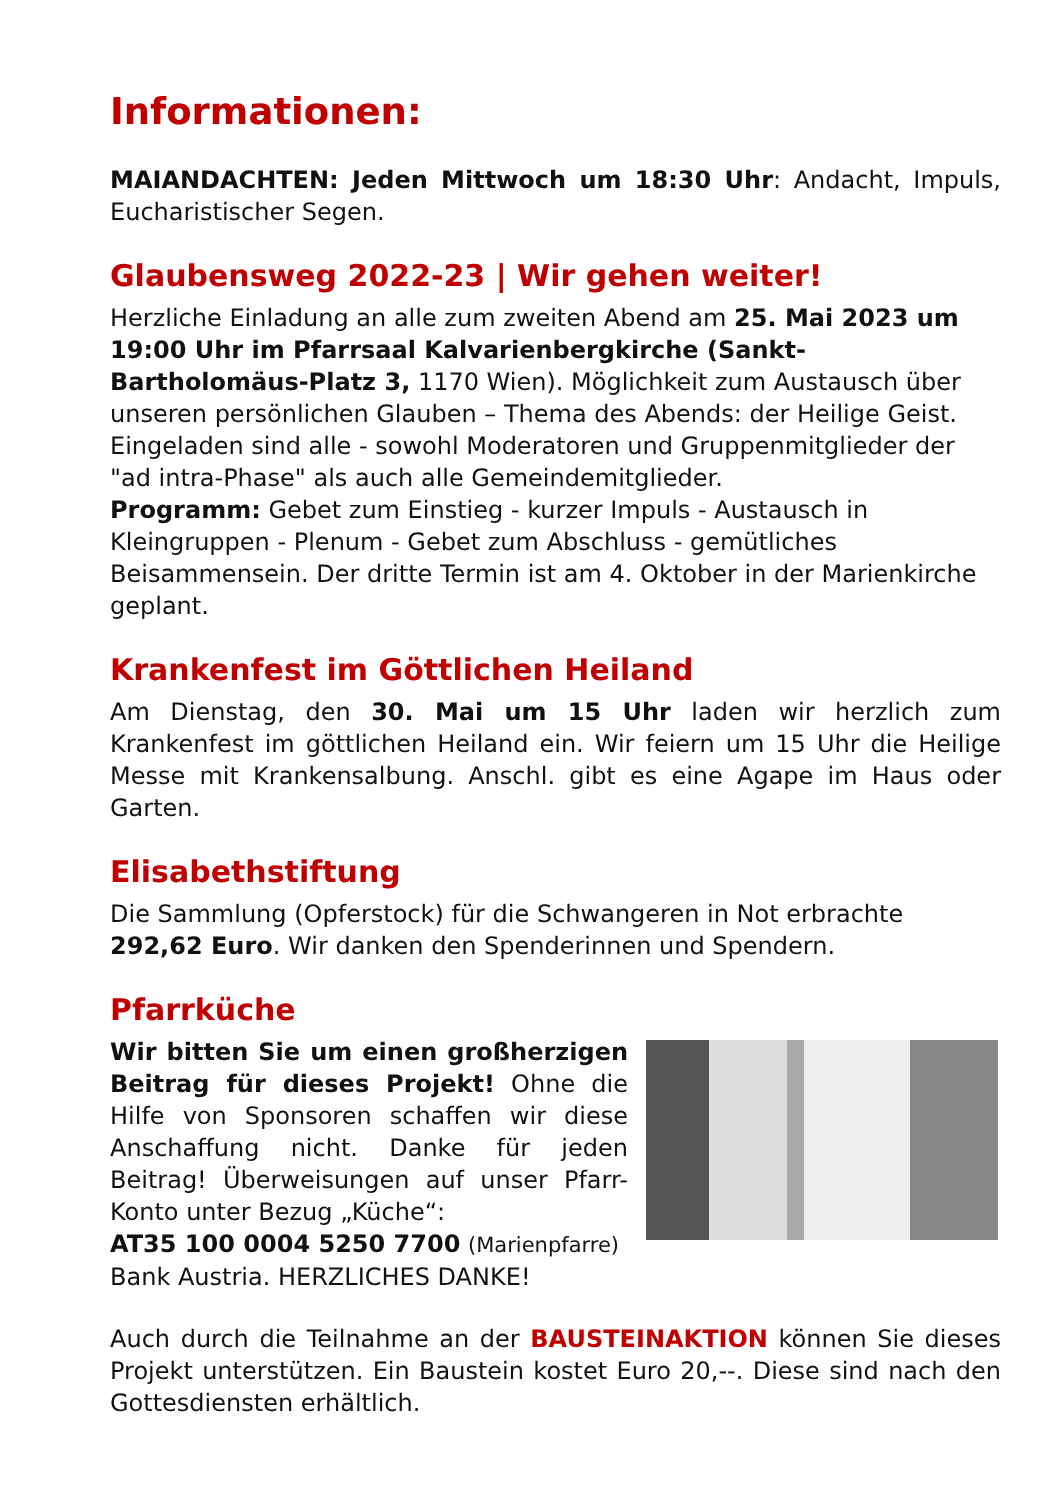Informationen:
MAIANDACHTEN: Jeden Mittwoch um 18:30 Uhr: Andacht, Impuls, Eucharistischer Segen.
Glaubensweg 2022-23 | Wir gehen weiter!
Herzliche Einladung an alle zum zweiten Abend am 25. Mai 2023 um 19:00 Uhr im Pfarrsaal Kalvarienbergkirche (Sankt-Bartholomäus-Platz 3, 1170 Wien). Möglichkeit zum Austausch über unseren persönlichen Glauben – Thema des Abends: der Heilige Geist.
Eingeladen sind alle - sowohl Moderatoren und Gruppenmitglieder der "ad intra-Phase" als auch alle Gemeindemitglieder.
Programm: Gebet zum Einstieg - kurzer Impuls - Austausch in Kleingruppen - Plenum - Gebet zum Abschluss - gemütliches Beisammensein. Der dritte Termin ist am 4. Oktober in der Marienkirche geplant.
Krankenfest im Göttlichen Heiland
Am Dienstag, den 30. Mai um 15 Uhr laden wir herzlich zum Krankenfest im göttlichen Heiland ein. Wir feiern um 15 Uhr die Heilige Messe mit Krankensalbung. Anschl. gibt es eine Agape im Haus oder Garten.
Elisabethstiftung
Die Sammlung (Opferstock) für die Schwangeren in Not erbrachte 292,62 Euro. Wir danken den Spenderinnen und Spendern.
Pfarrküche
Wir bitten Sie um einen großherzigen Beitrag für dieses Projekt! Ohne die Hilfe von Sponsoren schaffen wir diese Anschaffung nicht. Danke für jeden Beitrag! Überweisungen auf unser Pfarr-Konto unter Bezug „Küche“:
AT35 100 0004 5250 7700 (Marienpfarre)
Bank Austria. HERZLICHES DANKE!
Auch durch die Teilnahme an der BAUSTEINAKTION können Sie dieses Projekt unterstützen. Ein Baustein kostet Euro 20,--. Diese sind nach den Gottesdiensten erhältlich.